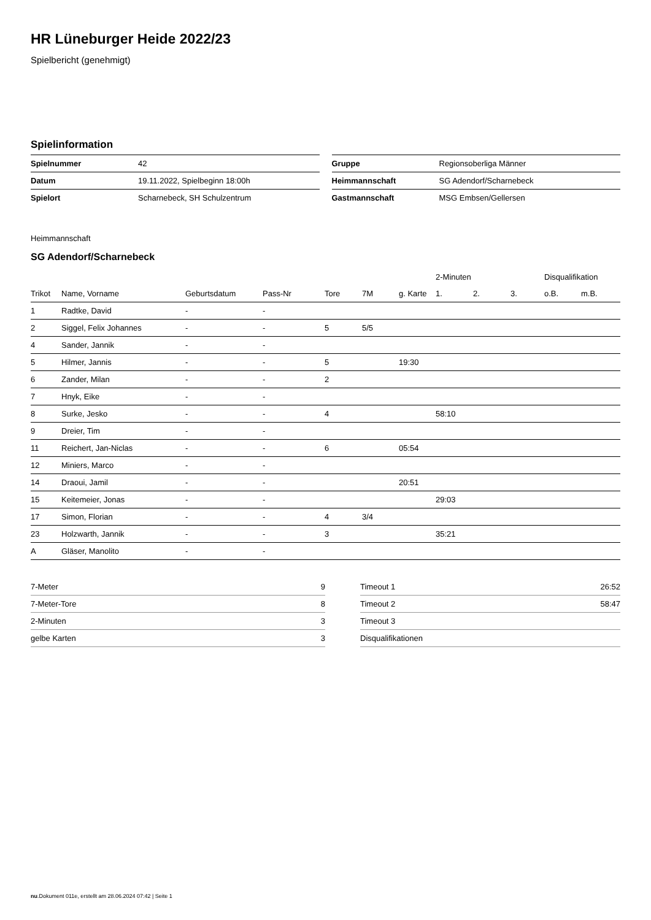HR Lüneburger Heide 2022/23
Spielbericht (genehmigt)
Spielinformation
| Spielnummer | 42 |
| Datum | 19.11.2022, Spielbeginn 18:00h |
| Spielort | Scharnebeck, SH Schulzentrum |
| Gruppe | Regionsoberliga Männer |
| Heimmannschaft | SG Adendorf/Scharnebeck |
| Gastmannschaft | MSG Embsen/Gellersen |
Heimmannschaft
SG Adendorf/Scharnebeck
| | | | | | | | 2-Minuten | | | Disqualifikation | |
| --- | --- | --- | --- | --- | --- | --- | --- | --- | --- | --- | --- |
| Trikot | Name, Vorname | Geburtsdatum | Pass-Nr | Tore | 7M | g. Karte | 1. | 2. | 3. | o.B. | m.B. |
| 1 | Radtke, David | - | - | | | | | | | | |
| 2 | Siggel, Felix Johannes | - | - | 5 | 5/5 | | | | | | |
| 4 | Sander, Jannik | - | - | | | | | | | | |
| 5 | Hilmer, Jannis | - | - | 5 | | 19:30 | | | | | |
| 6 | Zander, Milan | - | - | 2 | | | | | | | |
| 7 | Hnyk, Eike | - | - | | | | | | | | |
| 8 | Surke, Jesko | - | - | 4 | | | 58:10 | | | | |
| 9 | Dreier, Tim | - | - | | | | | | | | |
| 11 | Reichert, Jan-Niclas | - | - | 6 | | 05:54 | | | | | |
| 12 | Miniers, Marco | - | - | | | | | | | | |
| 14 | Draoui, Jamil | - | - | | | 20:51 | | | | | |
| 15 | Keitemeier, Jonas | - | - | | | | 29:03 | | | | |
| 17 | Simon, Florian | - | - | 4 | 3/4 | | | | | | |
| 23 | Holzwarth, Jannik | - | - | 3 | | | 35:21 | | | | |
| A | Gläser, Manolito | - | - | | | | | | | | |
| 7-Meter | 9 |
| 7-Meter-Tore | 8 |
| 2-Minuten | 3 |
| gelbe Karten | 3 |
| Timeout 1 | 26:52 |
| Timeout 2 | 58:47 |
| Timeout 3 | |
| Disqualifikationen | |
nu.Dokument 011e, erstellt am 28.06.2024 07:42 | Seite 1